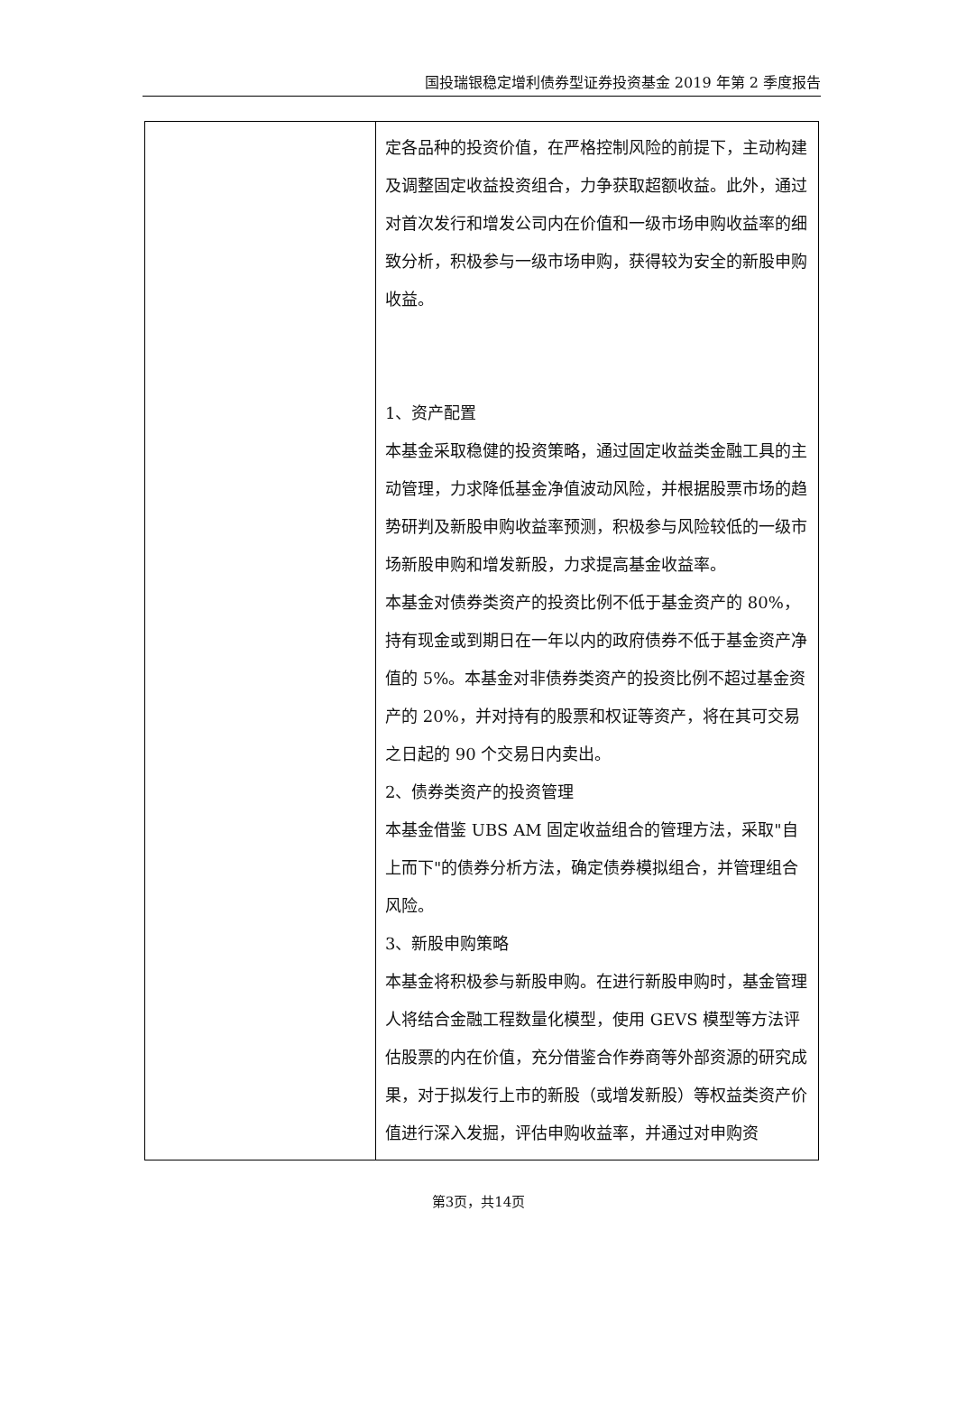国投瑞银稳定增利债券型证券投资基金 2019 年第 2 季度报告
| | 定各品种的投资价值，在严格控制风险的前提下，主动构建及调整固定收益投资组合，力争获取超额收益。此外，通过对首次发行和增发公司内在价值和一级市场申购收益率的细致分析，积极参与一级市场申购，获得较为安全的新股申购收益。 1、资产配置 本基金采取稳健的投资策略，通过固定收益类金融工具的主动管理，力求降低基金净值波动风险，并根据股票市场的趋势研判及新股申购收益率预测，积极参与风险较低的一级市场新股申购和增发新股，力求提高基金收益率。 本基金对债券类资产的投资比例不低于基金资产的 80%，持有现金或到期日在一年以内的政府债券不低于基金资产净值的 5%。本基金对非债券类资产的投资比例不超过基金资产的 20%，并对持有的股票和权证等资产，将在其可交易之日起的 90 个交易日内卖出。 2、债券类资产的投资管理 本基金借鉴 UBS AM 固定收益组合的管理方法，采取"自上而下"的债券分析方法，确定债券模拟组合，并管理组合风险。 3、新股申购策略 本基金将积极参与新股申购。在进行新股申购时，基金管理人将结合金融工程数量化模型，使用 GEVS 模型等方法评估股票的内在价值，充分借鉴合作券商等外部资源的研究成果，对于拟发行上市的新股（或增发新股）等权益类资产价值进行深入发掘，评估申购收益率，并通过对申购资 |
第3页，共14页